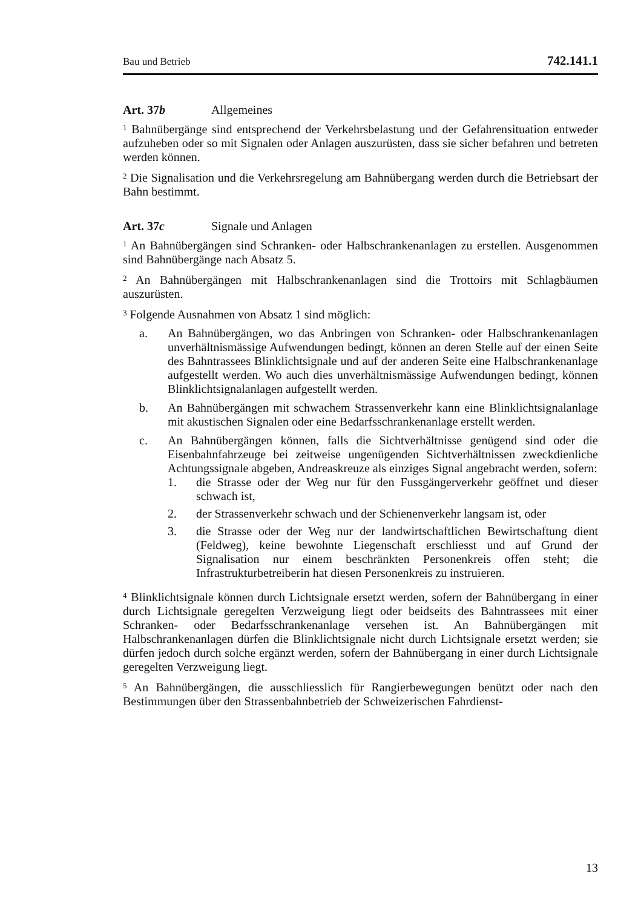Bau und Betrieb 742.141.1
Art. 37b Allgemeines
<sup>1</sup> Bahnübergänge sind entsprechend der Verkehrsbelastung und der Gefahrensituation entweder aufzuheben oder so mit Signalen oder Anlagen auszurüsten, dass sie sicher befahren und betreten werden können.
<sup>2</sup> Die Signalisation und die Verkehrsregelung am Bahnübergang werden durch die Betriebsart der Bahn bestimmt.
Art. 37c Signale und Anlagen
<sup>1</sup> An Bahnübergängen sind Schranken- oder Halbschrankenanlagen zu erstellen. Ausgenommen sind Bahnübergänge nach Absatz 5.
<sup>2</sup> An Bahnübergängen mit Halbschrankenanlagen sind die Trottoirs mit Schlagbäumen auszurüsten.
<sup>3</sup> Folgende Ausnahmen von Absatz 1 sind möglich:
a. An Bahnübergängen, wo das Anbringen von Schranken- oder Halbschrankenanlagen unverhältnismässige Aufwendungen bedingt, können an deren Stelle auf der einen Seite des Bahntrassees Blinklichtsignale und auf der anderen Seite eine Halbschrankenanlage aufgestellt werden. Wo auch dies unverhältnismässige Aufwendungen bedingt, können Blinklichtsignalanlagen aufgestellt werden.
b. An Bahnübergängen mit schwachem Strassenverkehr kann eine Blinklichtsignalanlage mit akustischen Signalen oder eine Bedarfsschrankenanlage erstellt werden.
c. An Bahnübergängen können, falls die Sichtverhältnisse genügend sind oder die Eisenbahnfahrzeuge bei zeitweise ungenügenden Sichtverhältnissen zweckdienliche Achtungssignale abgeben, Andreaskreuze als einziges Signal angebracht werden, sofern:
1. die Strasse oder der Weg nur für den Fussgängerverkehr geöffnet und dieser schwach ist,
2. der Strassenverkehr schwach und der Schienenverkehr langsam ist, oder
3. die Strasse oder der Weg nur der landwirtschaftlichen Bewirtschaftung dient (Feldweg), keine bewohnte Liegenschaft erschliesst und auf Grund der Signalisation nur einem beschränkten Personenkreis offen steht; die Infrastrukturbetreiberin hat diesen Personenkreis zu instruieren.
<sup>4</sup> Blinklichtsignale können durch Lichtsignale ersetzt werden, sofern der Bahnübergang in einer durch Lichtsignale geregelten Verzweigung liegt oder beidseits des Bahntrassees mit einer Schranken- oder Bedarfsschrankenanlage versehen ist. An Bahnübergängen mit Halbschrankenanlagen dürfen die Blinklichtsignale nicht durch Lichtsignale ersetzt werden; sie dürfen jedoch durch solche ergänzt werden, sofern der Bahnübergang in einer durch Lichtsignale geregelten Verzweigung liegt.
<sup>5</sup> An Bahnübergängen, die ausschliesslich für Rangierbewegungen benützt oder nach den Bestimmungen über den Strassenbahnbetrieb der Schweizerischen Fahrdienst-
13